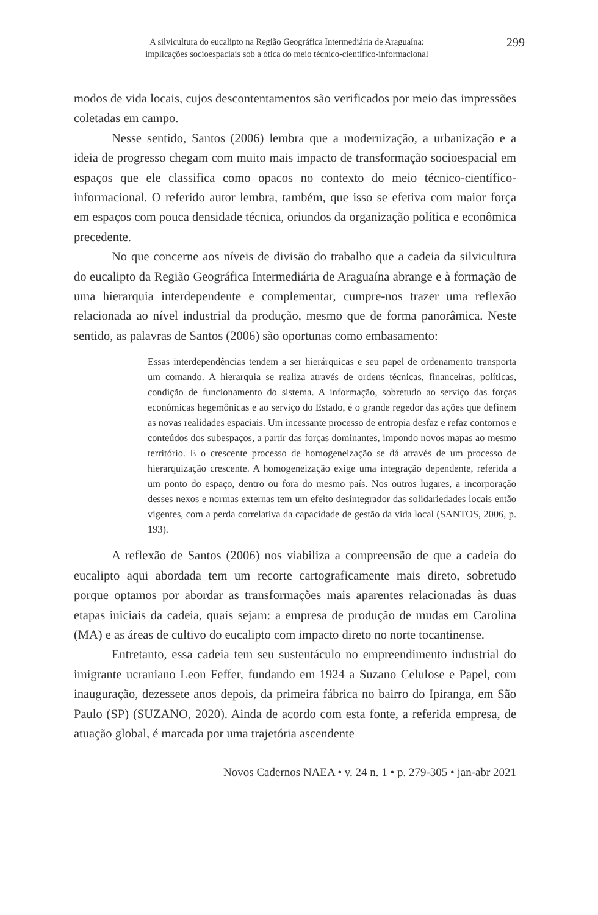A silvicultura do eucalipto na Região Geográfica Intermediária de Araguaína:
implicações socioespaciais sob a ótica do meio técnico-científico-informacional
299
modos de vida locais, cujos descontentamentos são verificados por meio das impressões coletadas em campo.
Nesse sentido, Santos (2006) lembra que a modernização, a urbanização e a ideia de progresso chegam com muito mais impacto de transformação socioespacial em espaços que ele classifica como opacos no contexto do meio técnico-científico-informacional. O referido autor lembra, também, que isso se efetiva com maior força em espaços com pouca densidade técnica, oriundos da organização política e econômica precedente.
No que concerne aos níveis de divisão do trabalho que a cadeia da silvicultura do eucalipto da Região Geográfica Intermediária de Araguaína abrange e à formação de uma hierarquia interdependente e complementar, cumpre-nos trazer uma reflexão relacionada ao nível industrial da produção, mesmo que de forma panorâmica. Neste sentido, as palavras de Santos (2006) são oportunas como embasamento:
Essas interdependências tendem a ser hierárquicas e seu papel de ordenamento transporta um comando. A hierarquia se realiza através de ordens técnicas, financeiras, políticas, condição de funcionamento do sistema. A informação, sobretudo ao serviço das forças económicas hegemônicas e ao serviço do Estado, é o grande regedor das ações que definem as novas realidades espaciais. Um incessante processo de entropia desfaz e refaz contornos e conteúdos dos subespaços, a partir das forças dominantes, impondo novos mapas ao mesmo território. E o crescente processo de homogeneização se dá através de um processo de hierarquização crescente. A homogeneização exige uma integração dependente, referida a um ponto do espaço, dentro ou fora do mesmo país. Nos outros lugares, a incorporação desses nexos e normas externas tem um efeito desintegrador das solidariedades locais então vigentes, com a perda correlativa da capacidade de gestão da vida local (SANTOS, 2006, p. 193).
A reflexão de Santos (2006) nos viabiliza a compreensão de que a cadeia do eucalipto aqui abordada tem um recorte cartograficamente mais direto, sobretudo porque optamos por abordar as transformações mais aparentes relacionadas às duas etapas iniciais da cadeia, quais sejam: a empresa de produção de mudas em Carolina (MA) e as áreas de cultivo do eucalipto com impacto direto no norte tocantinense.
Entretanto, essa cadeia tem seu sustentáculo no empreendimento industrial do imigrante ucraniano Leon Feffer, fundando em 1924 a Suzano Celulose e Papel, com inauguração, dezessete anos depois, da primeira fábrica no bairro do Ipiranga, em São Paulo (SP) (SUZANO, 2020). Ainda de acordo com esta fonte, a referida empresa, de atuação global, é marcada por uma trajetória ascendente
Novos Cadernos NAEA • v. 24 n. 1 • p. 279-305 • jan-abr 2021